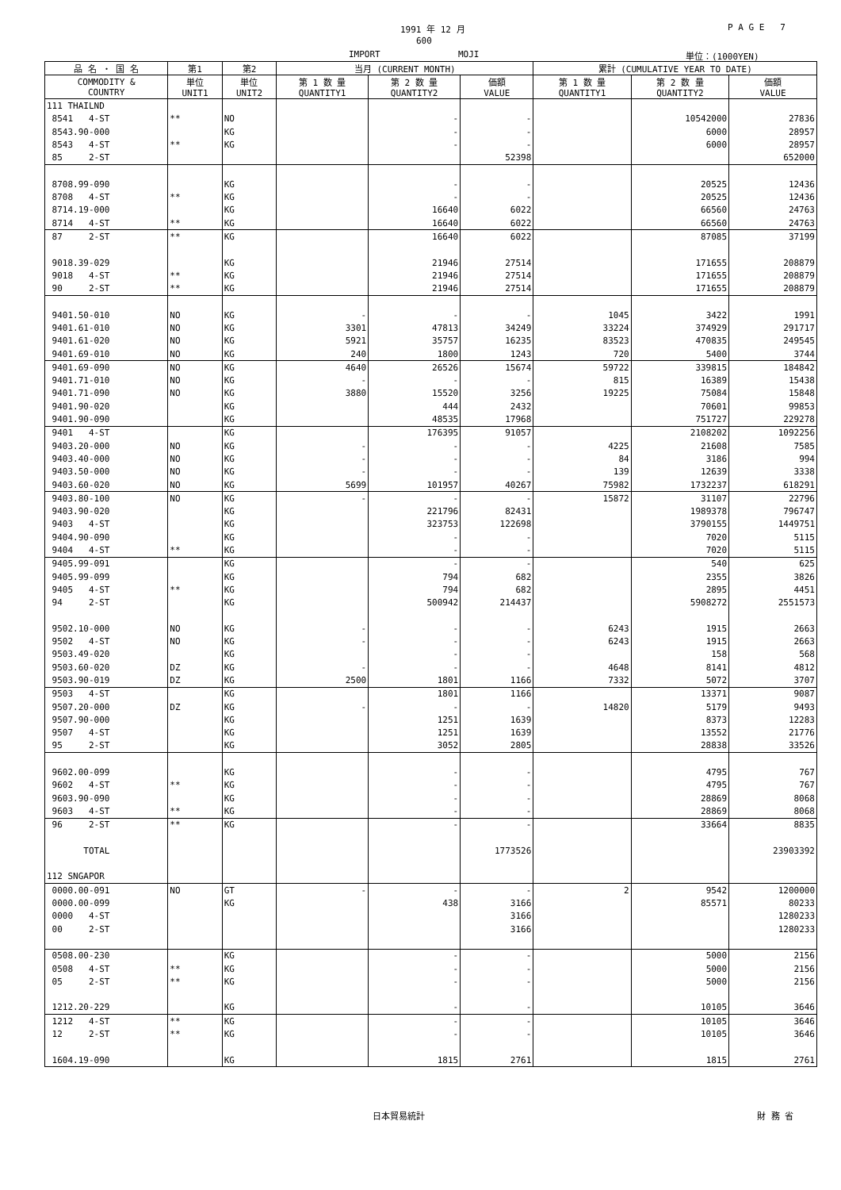1991 年 12 月 P A G E 7
600
IMPORT MOJI 単位：(1000YEN)
| 品 名 ・ 国 名 | 第1 | 第2 | 当月 (CURRENT MONTH) | | | 累計 (CUMULATIVE YEAR TO DATE) | | |
| --- | --- | --- | --- | --- | --- | --- | --- | --- |
| COMMODITY & COUNTRY | 単位 UNIT1 | 単位 UNIT2 | 第 1 数 量 QUANTITY1 | 第 2 数 量 QUANTITY2 | 価額 VALUE | 第 1 数 量 QUANTITY1 | 第 2 数 量 QUANTITY2 | 価額 VALUE |
| 111 THAILND | | | | | | | | |
| 8541 4-ST | ** | NO | | - | - | | 10542000 | 27836 |
| 8543.90-000 | | KG | | - | - | | 6000 | 28957 |
| 8543 4-ST | ** | KG | | - | - | | 6000 | 28957 |
| 85 2-ST | | | | | 52398 | | | 652000 |
| 8708.99-090 | | KG | | - | - | | 20525 | 12436 |
| 8708 4-ST | ** | KG | | - | - | | 20525 | 12436 |
| 8714.19-000 | | KG | | 16640 | 6022 | | 66560 | 24763 |
| 8714 4-ST | ** | KG | | 16640 | 6022 | | 66560 | 24763 |
| 87 2-ST | ** | KG | | 16640 | 6022 | | 87085 | 37199 |
| 9018.39-029 | | KG | | 21946 | 27514 | | 171655 | 208879 |
| 9018 4-ST | ** | KG | | 21946 | 27514 | | 171655 | 208879 |
| 90 2-ST | ** | KG | | 21946 | 27514 | | 171655 | 208879 |
| 9401.50-010 | NO | KG | - | - | - | 1045 | 3422 | 1991 |
| 9401.61-010 | NO | KG | 3301 | 47813 | 34249 | 33224 | 374929 | 291717 |
| 9401.61-020 | NO | KG | 5921 | 35757 | 16235 | 83523 | 470835 | 249545 |
| 9401.69-010 | NO | KG | 240 | 1800 | 1243 | 720 | 5400 | 3744 |
| 9401.69-090 | NO | KG | 4640 | 26526 | 15674 | 59722 | 339815 | 184842 |
| 9401.71-010 | NO | KG | - | - | - | 815 | 16389 | 15438 |
| 9401.71-090 | NO | KG | 3880 | 15520 | 3256 | 19225 | 75084 | 15848 |
| 9401.90-020 | | KG | | 444 | 2432 | | 70601 | 99853 |
| 9401.90-090 | | KG | | 48535 | 17968 | | 751727 | 229278 |
| 9401 4-ST | | KG | | 176395 | 91057 | | 2108202 | 1092256 |
| 9403.20-000 | NO | KG | - | - | - | 4225 | 21608 | 7585 |
| 9403.40-000 | NO | KG | - | - | - | 84 | 3186 | 994 |
| 9403.50-000 | NO | KG | - | - | - | 139 | 12639 | 3338 |
| 9403.60-020 | NO | KG | 5699 | 101957 | 40267 | 75982 | 1732237 | 618291 |
| 9403.80-100 | NO | KG | - | - | - | 15872 | 31107 | 22796 |
| 9403.90-020 | | KG | | 221796 | 82431 | | 1989378 | 796747 |
| 9403 4-ST | | KG | | 323753 | 122698 | | 3790155 | 1449751 |
| 9404.90-090 | | KG | | - | - | | 7020 | 5115 |
| 9404 4-ST | ** | KG | | - | - | | 7020 | 5115 |
| 9405.99-091 | | KG | | - | - | | 540 | 625 |
| 9405.99-099 | | KG | | 794 | 682 | | 2355 | 3826 |
| 9405 4-ST | ** | KG | | 794 | 682 | | 2895 | 4451 |
| 94 2-ST | | KG | | 500942 | 214437 | | 5908272 | 2551573 |
| 9502.10-000 | NO | KG | - | - | - | 6243 | 1915 | 2663 |
| 9502 4-ST | NO | KG | - | - | - | 6243 | 1915 | 2663 |
| 9503.49-020 | | KG | | - | - | | 158 | 568 |
| 9503.60-020 | DZ | KG | - | - | - | 4648 | 8141 | 4812 |
| 9503.90-019 | DZ | KG | 2500 | 1801 | 1166 | 7332 | 5072 | 3707 |
| 9503 4-ST | | KG | | 1801 | 1166 | | 13371 | 9087 |
| 9507.20-000 | DZ | KG | - | - | - | 14820 | 5179 | 9493 |
| 9507.90-000 | | KG | | 1251 | 1639 | | 8373 | 12283 |
| 9507 4-ST | | KG | | 1251 | 1639 | | 13552 | 21776 |
| 95 2-ST | | KG | | 3052 | 2805 | | 28838 | 33526 |
| 9602.00-099 | | KG | | - | - | | 4795 | 767 |
| 9602 4-ST | ** | KG | | - | - | | 4795 | 767 |
| 9603.90-090 | | KG | | - | - | | 28869 | 8068 |
| 9603 4-ST | ** | KG | | - | - | | 28869 | 8068 |
| 96 2-ST | ** | KG | | - | - | | 33664 | 8835 |
| TOTAL | | | | | 1773526 | | | 23903392 |
| 112 SNGAPOR | | | | | | | | |
| 0000.00-091 | NO | GT | - | - | - | 2 | 9542 | 1200000 |
| 0000.00-099 | | KG | | 438 | 3166 | | 85571 | 80233 |
| 0000 4-ST | | | | | 3166 | | | 1280233 |
| 00 2-ST | | | | | 3166 | | | 1280233 |
| 0508.00-230 | | KG | | - | - | | 5000 | 2156 |
| 0508 4-ST | ** | KG | | - | - | | 5000 | 2156 |
| 05 2-ST | ** | KG | | - | - | | 5000 | 2156 |
| 1212.20-229 | | KG | | - | - | | 10105 | 3646 |
| 1212 4-ST | ** | KG | | - | - | | 10105 | 3646 |
| 12 2-ST | ** | KG | | - | - | | 10105 | 3646 |
| 1604.19-090 | | KG | | 1815 | 2761 | | 1815 | 2761 |
日本貿易統計 財 務 省